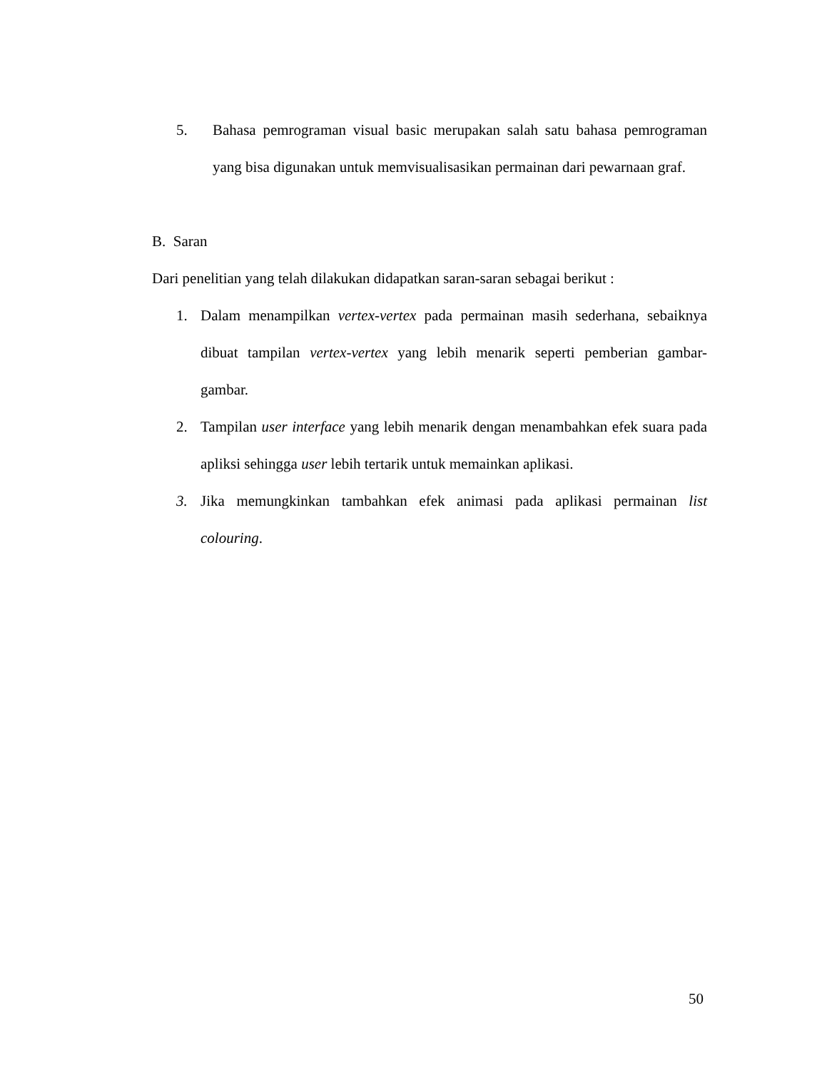5. Bahasa pemrograman visual basic merupakan salah satu bahasa pemrograman yang bisa digunakan untuk memvisualisasikan permainan dari pewarnaan graf.
B. Saran
Dari penelitian yang telah dilakukan didapatkan saran-saran sebagai berikut :
1. Dalam menampilkan vertex-vertex pada permainan masih sederhana, sebaiknya dibuat tampilan vertex-vertex yang lebih menarik seperti pemberian gambar-gambar.
2. Tampilan user interface yang lebih menarik dengan menambahkan efek suara pada apliksi sehingga user lebih tertarik untuk memainkan aplikasi.
3. Jika memungkinkan tambahkan efek animasi pada aplikasi permainan list colouring.
50